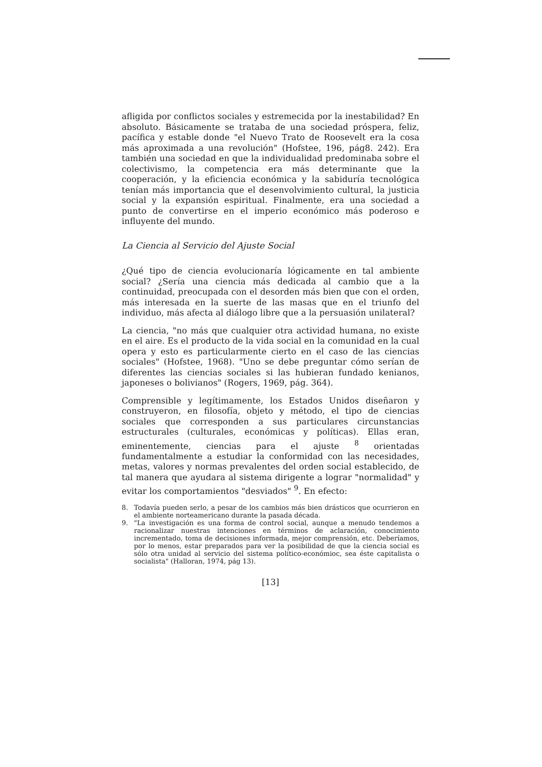afligida por conflictos sociales y estremecida por la inestabilidad? En absoluto. Básicamente se trataba de una sociedad próspera, feliz, pacífica y estable donde "el Nuevo Trato de Roosevelt era la cosa más aproximada a una revolución" (Hofstee, 196, pág8. 242). Era también una sociedad en que la individualidad predominaba sobre el colectivismo, la competencia era más determinante que la cooperación, y la eficiencia económica y la sabiduría tecnológica tenían más importancia que el desenvolvimiento cultural, la justicia social y la expansión espiritual. Finalmente, era una sociedad a punto de convertirse en el imperio económico más poderoso e influyente del mundo.
La Ciencia al Servicio del Ajuste Social
¿Qué tipo de ciencia evolucionaría lógicamente en tal ambiente social? ¿Sería una ciencia más dedicada al cambio que a la continuidad, preocupada con el desorden más bien que con el orden, más interesada en la suerte de las masas que en el triunfo del individuo, más afecta al diálogo libre que a la persuasión unilateral?
La ciencia, "no más que cualquier otra actividad humana, no existe en el aire. Es el producto de la vida social en la comunidad en la cual opera y esto es particularmente cierto en el caso de las ciencias sociales" (Hofstee, 1968). "Uno se debe preguntar cómo serían de diferentes las ciencias sociales si las hubieran fundado kenianos, japoneses o bolivianos" (Rogers, 1969, pág. 364).
Comprensible y legítimamente, los Estados Unidos diseñaron y construyeron, en filosofía, objeto y método, el tipo de ciencias sociales que corresponden a sus particulares circunstancias estructurales (culturales, económicas y políticas). Ellas eran, eminentemente, ciencias para el ajuste <sup>8</sup> orientadas fundamentalmente a estudiar la conformidad con las necesidades, metas, valores y normas prevalentes del orden social establecido, de tal manera que ayudara al sistema dirigente a lograr "normalidad" y evitar los comportamientos "desviados" <sup>9</sup>. En efecto:
8. Todavía pueden serlo, a pesar de los cambios más bien drásticos que ocurrieron en el ambiente norteamericano durante la pasada década.
9. "La investigación es una forma de control social, aunque a menudo tendemos a racionalizar nuestras intenciones en términos de aclaración, conocimiento incrementado, toma de decisiones informada, mejor comprensión, etc. Deberíamos, por lo menos, estar preparados para ver la posibilidad de que la ciencia social es sólo otra unidad al servicio del sistema político-económioc, sea éste capitalista o socialista" (Halloran, 1974, pág 13).
[13]